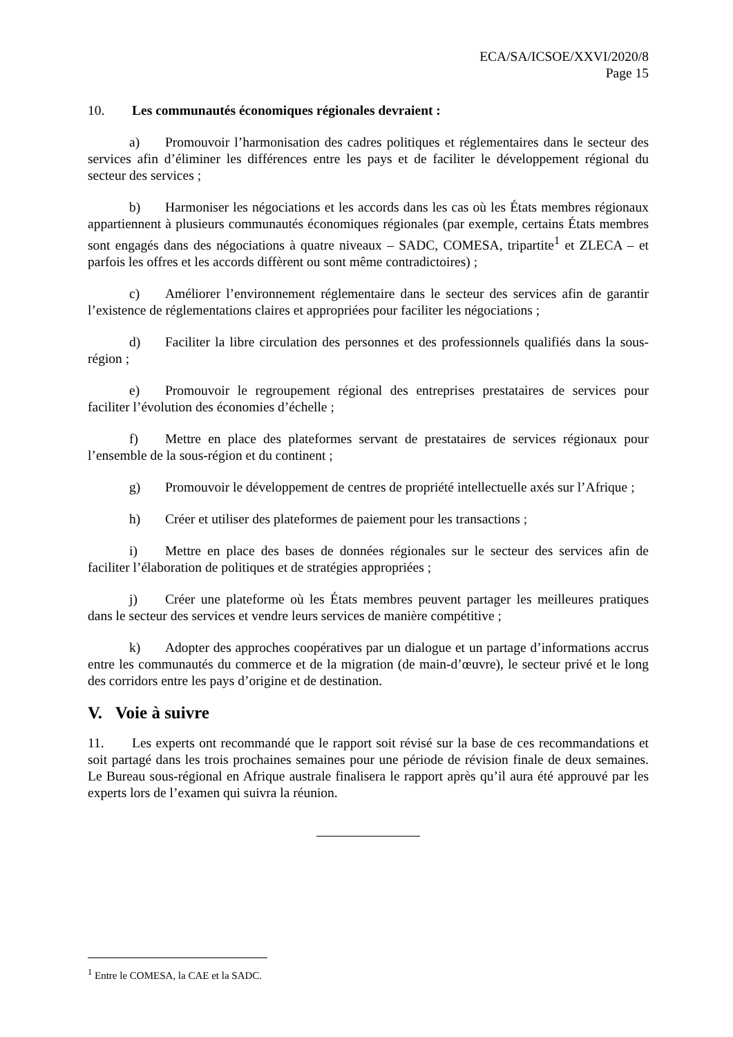ECA/SA/ICSOE/XXVI/2020/8
Page 15
10. Les communautés économiques régionales devraient :
a) Promouvoir l’harmonisation des cadres politiques et réglementaires dans le secteur des services afin d’éliminer les différences entre les pays et de faciliter le développement régional du secteur des services ;
b) Harmoniser les négociations et les accords dans les cas où les États membres régionaux appartiennent à plusieurs communautés économiques régionales (par exemple, certains États membres sont engagés dans des négociations à quatre niveaux – SADC, COMESA, tripartite<sup>1</sup> et ZLECA – et parfois les offres et les accords diffèrent ou sont même contradictoires) ;
c) Améliorer l’environnement réglementaire dans le secteur des services afin de garantir l’existence de réglementations claires et appropriées pour faciliter les négociations ;
d) Faciliter la libre circulation des personnes et des professionnels qualifiés dans la sous-région ;
e) Promouvoir le regroupement régional des entreprises prestataires de services pour faciliter l’évolution des économies d’échelle ;
f) Mettre en place des plateformes servant de prestataires de services régionaux pour l’ensemble de la sous-région et du continent ;
g) Promouvoir le développement de centres de propriété intellectuelle axés sur l’Afrique ;
h) Créer et utiliser des plateformes de paiement pour les transactions ;
i) Mettre en place des bases de données régionales sur le secteur des services afin de faciliter l’élaboration de politiques et de stratégies appropriées ;
j) Créer une plateforme où les États membres peuvent partager les meilleures pratiques dans le secteur des services et vendre leurs services de manière compétitive ;
k) Adopter des approches coopératives par un dialogue et un partage d’informations accrus entre les communautés du commerce et de la migration (de main-d’œuvre), le secteur privé et le long des corridors entre les pays d’origine et de destination.
V. Voie à suivre
11. Les experts ont recommandé que le rapport soit révisé sur la base de ces recommandations et soit partagé dans les trois prochaines semaines pour une période de révision finale de deux semaines. Le Bureau sous-régional en Afrique australe finalisera le rapport après qu’il aura été approuvé par les experts lors de l’examen qui suivra la réunion.
<sup>1</sup> Entre le COMESA, la CAE et la SADC.